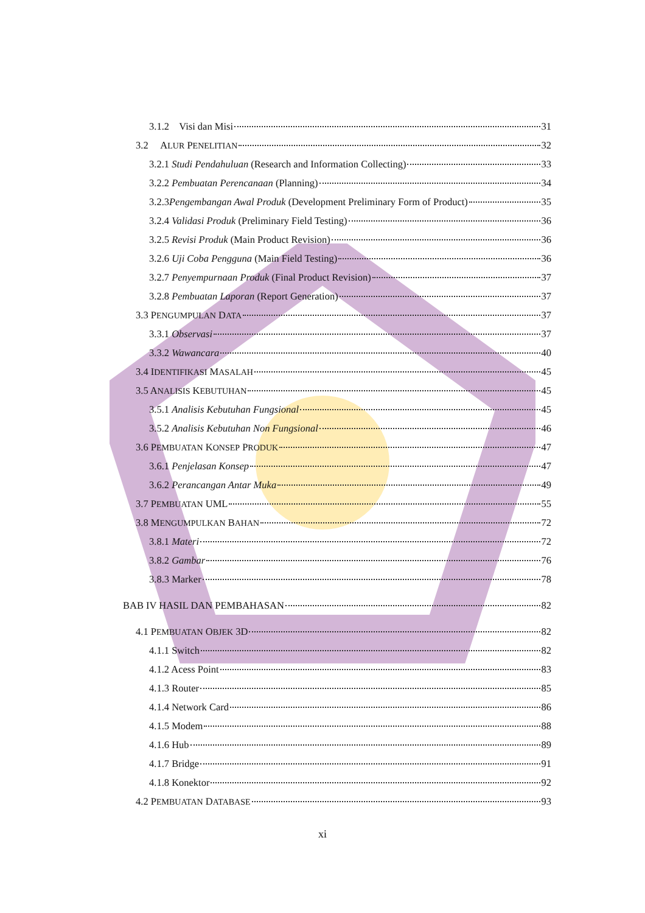3.1.2 Visi dan Misi 31
3.2 ALUR PENELITIAN 32
3.2.1 Studi Pendahuluan (Research and Information Collecting) 33
3.2.2 Pembuatan Perencanaan (Planning) 34
3.2.3Pengembangan Awal Produk (Development Preliminary Form of Product) 35
3.2.4 Validasi Produk (Preliminary Field Testing) 36
3.2.5 Revisi Produk (Main Product Revision) 36
3.2.6 Uji Coba Pengguna (Main Field Testing) 36
3.2.7 Penyempurnaan Produk (Final Product Revision) 37
3.2.8 Pembuatan Laporan (Report Generation) 37
3.3 PENGUMPULAN DATA 37
3.3.1 Observasi 37
3.3.2 Wawancara 40
3.4 IDENTIFIKASI MASALAH 45
3.5 ANALISIS KEBUTUHAN 45
3.5.1 Analisis Kebutuhan Fungsional 45
3.5.2 Analisis Kebutuhan Non Fungsional 46
3.6 PEMBUATAN KONSEP PRODUK 47
3.6.1 Penjelasan Konsep 47
3.6.2 Perancangan Antar Muka 49
3.7 PEMBUATAN UML 55
3.8 MENGUMPULKAN BAHAN 72
3.8.1 Materi 72
3.8.2 Gambar 76
3.8.3 Marker 78
BAB IV HASIL DAN PEMBAHASAN 82
4.1 PEMBUATAN OBJEK 3D 82
4.1.1 Switch 82
4.1.2 Acess Point 83
4.1.3 Router 85
4.1.4 Network Card 86
4.1.5 Modem 88
4.1.6 Hub 89
4.1.7 Bridge 91
4.1.8 Konektor 92
4.2 PEMBUATAN DATABASE 93
xi